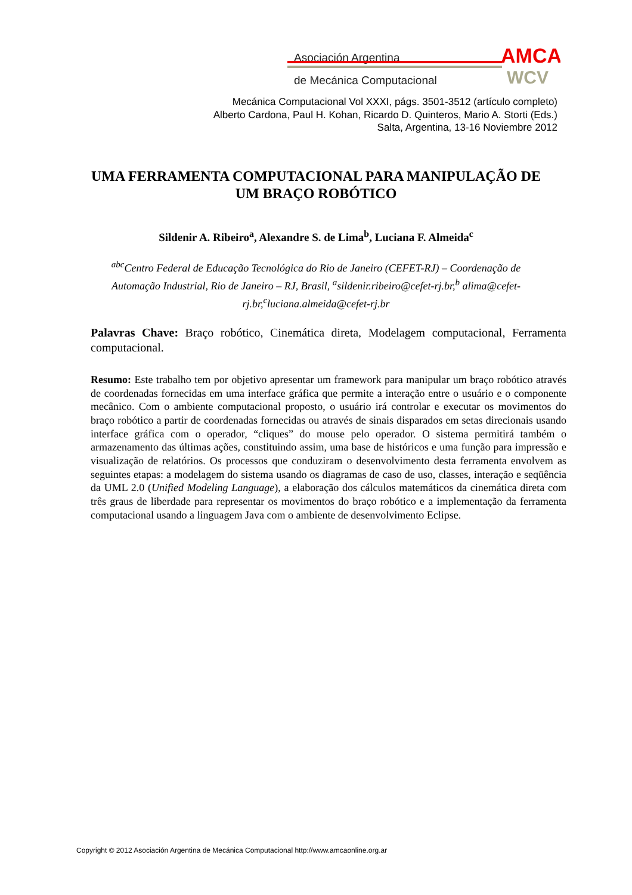AMCA
WCV
Asociación Argentina
de Mecánica Computacional
Mecánica Computacional Vol XXXI, págs. 3501-3512 (artículo completo)
Alberto Cardona, Paul H. Kohan, Ricardo D. Quinteros, Mario A. Storti (Eds.)
Salta, Argentina, 13-16 Noviembre 2012
UMA FERRAMENTA COMPUTACIONAL PARA MANIPULAÇÃO DE UM BRAÇO ROBÓTICO
Sildenir A. Ribeiro<sup>a</sup>, Alexandre S. de Lima<sup>b</sup>, Luciana F. Almeida<sup>c</sup>
<sup>abc</sup>Centro Federal de Educação Tecnológica do Rio de Janeiro (CEFET-RJ) – Coordenação de Automação Industrial, Rio de Janeiro – RJ, Brasil, <sup>a</sup>sildenir.ribeiro@cefet-rj.br,<sup>b</sup> alima@cefet-rj.br,<sup>c</sup>luciana.almeida@cefet-rj.br
Palavras Chave: Braço robótico, Cinemática direta, Modelagem computacional, Ferramenta computacional.
Resumo: Este trabalho tem por objetivo apresentar um framework para manipular um braço robótico através de coordenadas fornecidas em uma interface gráfica que permite a interação entre o usuário e o componente mecânico. Com o ambiente computacional proposto, o usuário irá controlar e executar os movimentos do braço robótico a partir de coordenadas fornecidas ou através de sinais disparados em setas direcionais usando interface gráfica com o operador, “cliques” do mouse pelo operador. O sistema permitirá também o armazenamento das últimas ações, constituindo assim, uma base de históricos e uma função para impressão e visualização de relatórios. Os processos que conduziram o desenvolvimento desta ferramenta envolvem as seguintes etapas: a modelagem do sistema usando os diagramas de caso de uso, classes, interação e seqüência da UML 2.0 (Unified Modeling Language), a elaboração dos cálculos matemáticos da cinemática direta com três graus de liberdade para representar os movimentos do braço robótico e a implementação da ferramenta computacional usando a linguagem Java com o ambiente de desenvolvimento Eclipse.
Copyright © 2012 Asociación Argentina de Mecánica Computacional http://www.amcaonline.org.ar